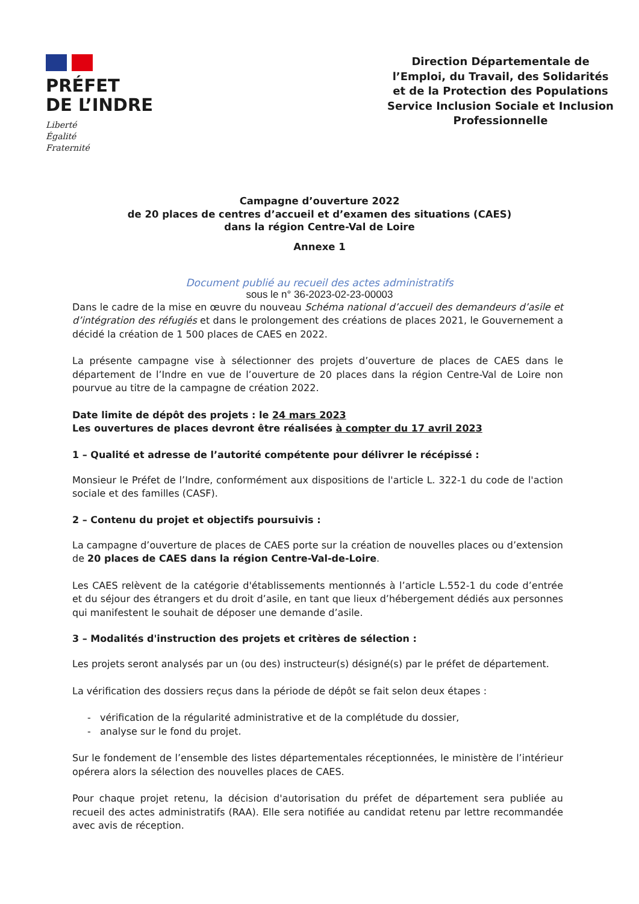PRÉFET
DE L’INDRE
Liberté
Égalité
Fraternité
Direction Départementale de l’Emploi, du Travail, des Solidarités et de la Protection des Populations Service Inclusion Sociale et Inclusion Professionnelle
Campagne d’ouverture 2022
de 20 places de centres d’accueil et d’examen des situations (CAES)
dans la région Centre-Val de Loire
Annexe 1
Document publié au recueil des actes administratifs
sous le n° 36-2023-02-23-00003
Dans le cadre de la mise en œuvre du nouveau Schéma national d’accueil des demandeurs d’asile et d’intégration des réfugiés et dans le prolongement des créations de places 2021, le Gouvernement a décidé la création de 1 500 places de CAES en 2022.
La présente campagne vise à sélectionner des projets d’ouverture de places de CAES dans le département de l’Indre en vue de l’ouverture de 20 places dans la région Centre-Val de Loire non pourvue au titre de la campagne de création 2022.
Date limite de dépôt des projets : le 24 mars 2023
Les ouvertures de places devront être réalisées à compter du 17 avril 2023
1 – Qualité et adresse de l’autorité compétente pour délivrer le récépissé :
Monsieur le Préfet de l’Indre, conformément aux dispositions de l'article L. 322-1 du code de l'action sociale et des familles (CASF).
2 – Contenu du projet et objectifs poursuivis :
La campagne d’ouverture de places de CAES porte sur la création de nouvelles places ou d’extension de 20 places de CAES dans la région Centre-Val-de-Loire.
Les CAES relèvent de la catégorie d'établissements mentionnés à l’article L.552-1 du code d’entrée et du séjour des étrangers et du droit d’asile, en tant que lieux d’hébergement dédiés aux personnes qui manifestent le souhait de déposer une demande d’asile.
3 – Modalités d'instruction des projets et critères de sélection :
Les projets seront analysés par un (ou des) instructeur(s) désigné(s) par le préfet de département.
La vérification des dossiers reçus dans la période de dépôt se fait selon deux étapes :
- vérification de la régularité administrative et de la complétude du dossier,
- analyse sur le fond du projet.
Sur le fondement de l’ensemble des listes départementales réceptionnées, le ministère de l’intérieur opérera alors la sélection des nouvelles places de CAES.
Pour chaque projet retenu, la décision d'autorisation du préfet de département sera publiée au recueil des actes administratifs (RAA). Elle sera notifiée au candidat retenu par lettre recommandée avec avis de réception.